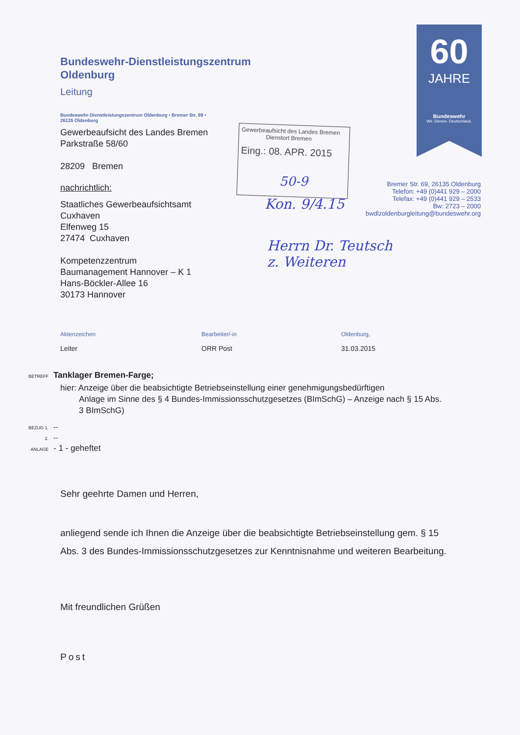60
JAHRE
Bundeswehr
Wir. Dienen. Deutschland.
Gewerbeaufsicht des Landes Bremen
Dienstort Bremen
Eing.: 08. APR. 2015
50-9
Kon. 9/4.15
Herrn Dr. Teutsch
z. Weiteren
Bremer Str. 69, 26135 Oldenburg
Telefon: +49 (0)441 929 – 2000
Telefax: +49 (0)441 929 – 2533
Bw: 2723 – 2000
bwdlzoldenburgleitung@bundeswehr.org
Bundeswehr-Dienstleistungszentrum
Oldenburg
Leitung
Bundeswehr-Dienstleistungszentrum Oldenburg • Bremer Str. 69 •
26135 Oldenburg
Gewerbeaufsicht des Landes Bremen
Parkstraße 58/60
28209 Bremen
nachrichtlich:
Staatliches Gewerbeaufsichtsamt
Cuxhaven
Elfenweg 15
27474 Cuxhaven
Kompetenzzentrum
Baumanagement Hannover – K 1
Hans-Böckler-Allee 16
30173 Hannover
Aktenzeichen
Leiter
Bearbeiter/-in
ORR Post
Oldenburg,
31.03.2015
BETREFF Tanklager Bremen-Farge;
hier: Anzeige über die beabsichtigte Betriebseinstellung einer genehmigungsbedürftigen
Anlage im Sinne des § 4 Bundes-Immissionsschutzgesetzes (BImSchG) – Anzeige nach § 15 Abs. 3 BImSchG)
BEZUG 1. --
2. --
ANLAGE - 1 - geheftet
Sehr geehrte Damen und Herren,
anliegend sende ich Ihnen die Anzeige über die beabsichtigte Betriebseinstellung gem. § 15 Abs. 3 des Bundes-Immissionsschutzgesetzes zur Kenntnisnahme und weiteren Bearbeitung.
Mit freundlichen Grüßen
Post